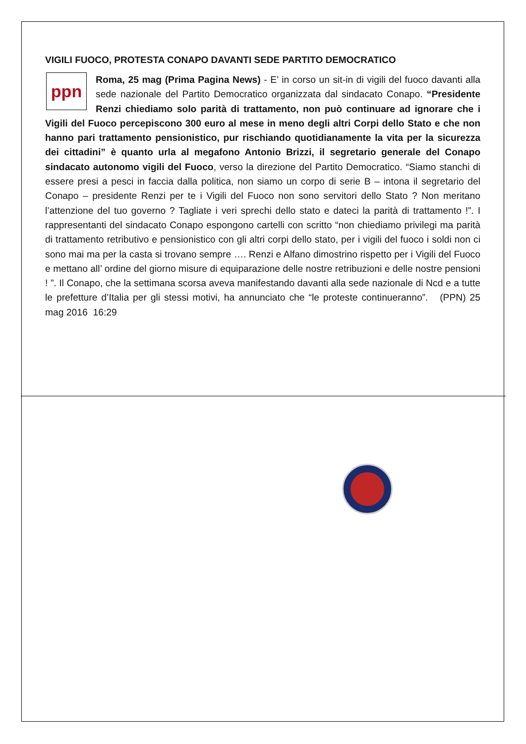VIGILI FUOCO, PROTESTA CONAPO DAVANTI SEDE PARTITO DEMOCRATICO
ppn
Roma, 25 mag (Prima Pagina News) - E’ in corso un sit-in di vigili del fuoco davanti alla sede nazionale del Partito Democratico organizzata dal sindacato Conapo. “Presidente Renzi chiediamo solo parità di trattamento, non può continuare ad ignorare che i Vigili del Fuoco percepiscono 300 euro al mese in meno degli altri Corpi dello Stato e che non hanno pari trattamento pensionistico, pur rischiando quotidianamente la vita per la sicurezza dei cittadini” è quanto urla al megafono Antonio Brizzi, il segretario generale del Conapo sindacato autonomo vigili del Fuoco, verso la direzione del Partito Democratico. “Siamo stanchi di essere presi a pesci in faccia dalla politica, non siamo un corpo di serie B – intona il segretario del Conapo – presidente Renzi per te i Vigili del Fuoco non sono servitori dello Stato ? Non meritano l’attenzione del tuo governo ? Tagliate i veri sprechi dello stato e dateci la parità di trattamento !”. I rappresentanti del sindacato Conapo espongono cartelli con scritto “non chiediamo privilegi ma parità di trattamento retributivo e pensionistico con gli altri corpi dello stato, per i vigili del fuoco i soldi non ci sono mai ma per la casta si trovano sempre …. Renzi e Alfano dimostrino rispetto per i Vigili del Fuoco e mettano all’ ordine del giorno misure di equiparazione delle nostre retribuzioni e delle nostre pensioni ! ”. Il Conapo, che la settimana scorsa aveva manifestando davanti alla sede nazionale di Ncd e a tutte le prefetture d’Italia per gli stessi motivi, ha annunciato che “le proteste continueranno”. (PPN) 25 mag 2016 16:29